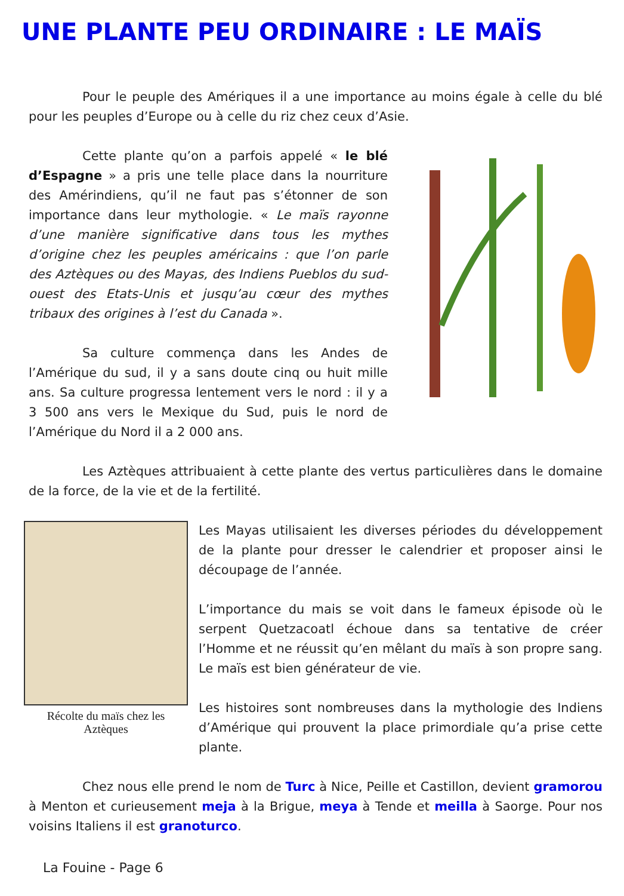UNE PLANTE PEU ORDINAIRE : LE MAÏS
Pour le peuple des Amériques il a une importance au moins égale à celle du blé pour les peuples d’Europe ou à celle du riz chez ceux d’Asie.
Cette plante qu’on a parfois appelé « le blé d’Espagne » a pris une telle place dans la nourriture des Amérindiens, qu’il ne faut pas s’étonner de son importance dans leur mythologie. « Le maïs rayonne d’une manière significative dans tous les mythes d’origine chez les peuples américains : que l’on parle des Aztèques ou des Mayas, des Indiens Pueblos du sud-ouest des Etats-Unis et jusqu’au cœur des mythes tribaux des origines à l’est du Canada ».
Sa culture commença dans les Andes de l’Amérique du sud, il y a sans doute cinq ou huit mille ans. Sa culture progressa lentement vers le nord : il y a 3 500 ans vers le Mexique du Sud, puis le nord de l’Amérique du Nord il a 2 000 ans.
Les Aztèques attribuaient à cette plante des vertus particulières dans le domaine de la force, de la vie et de la fertilité.
Récolte du maïs chez les Aztèques
Les Mayas utilisaient les diverses périodes du développement de la plante pour dresser le calendrier et proposer ainsi le découpage de l’année.
L’importance du mais se voit dans le fameux épisode où le serpent Quetzacoatl échoue dans sa tentative de créer l’Homme et ne réussit qu’en mêlant du maïs à son propre sang. Le maïs est bien générateur de vie.
Les histoires sont nombreuses dans la mythologie des Indiens d’Amérique qui prouvent la place primordiale qu’a prise cette plante.
Chez nous elle prend le nom de Turc à Nice, Peille et Castillon, devient gramorou à Menton et curieusement meja à la Brigue, meya à Tende et meilla à Saorge. Pour nos voisins Italiens il est granoturco.
La Fouine - Page 6